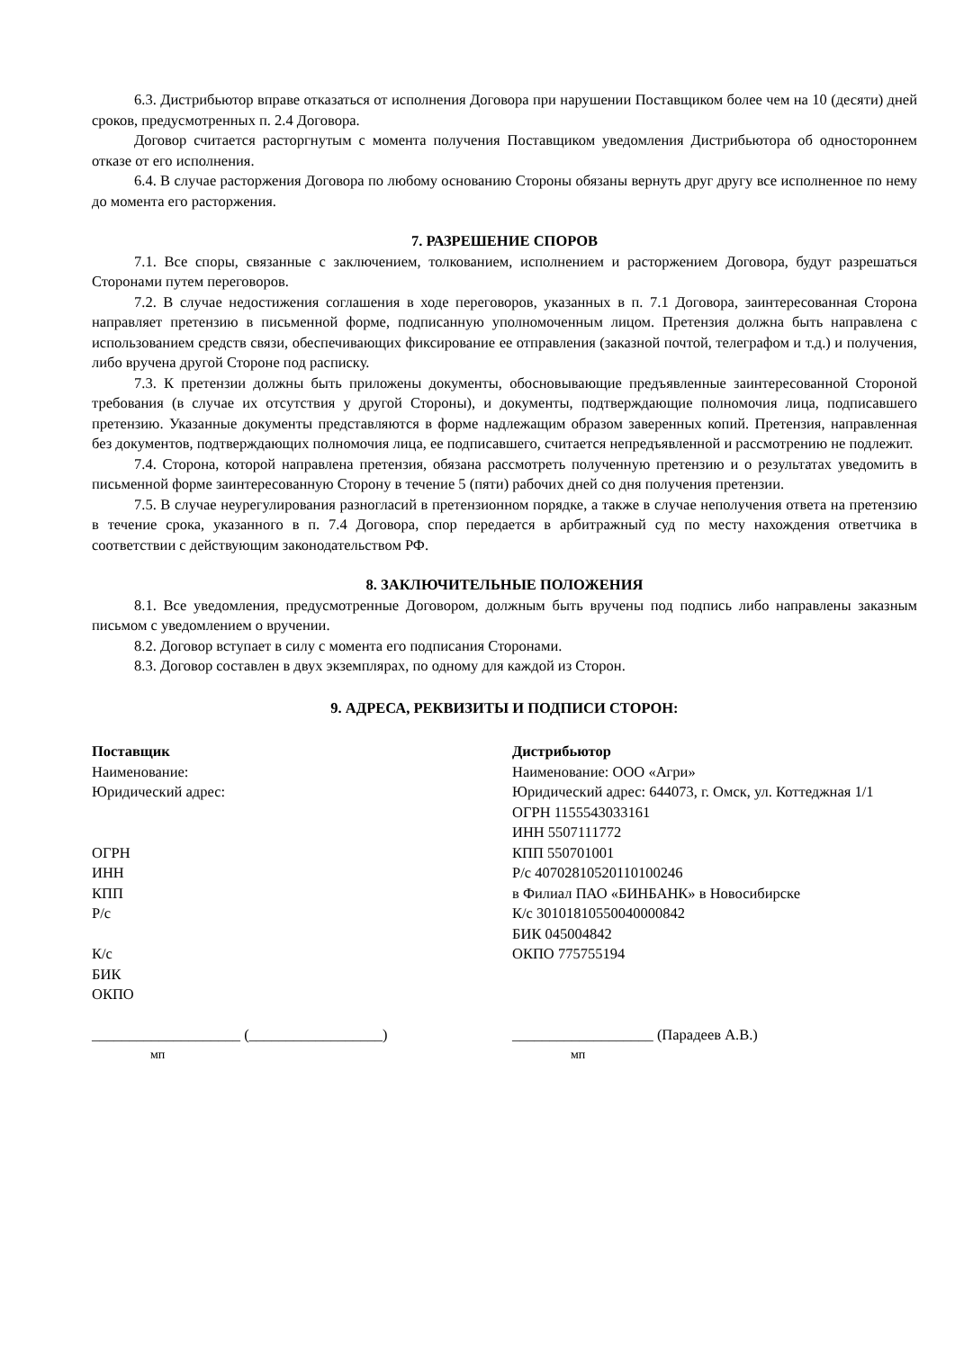6.3. Дистрибьютор вправе отказаться от исполнения Договора при нарушении Поставщиком более чем на 10 (десяти) дней сроков, предусмотренных п. 2.4 Договора.
Договор считается расторгнутым с момента получения Поставщиком уведомления Дистрибьютора об одностороннем отказе от его исполнения.
6.4. В случае расторжения Договора по любому основанию Стороны обязаны вернуть друг другу все исполненное по нему до момента его расторжения.
7. РАЗРЕШЕНИЕ СПОРОВ
7.1. Все споры, связанные с заключением, толкованием, исполнением и расторжением Договора, будут разрешаться Сторонами путем переговоров.
7.2. В случае недостижения соглашения в ходе переговоров, указанных в п. 7.1 Договора, заинтересованная Сторона направляет претензию в письменной форме, подписанную уполномоченным лицом. Претензия должна быть направлена с использованием средств связи, обеспечивающих фиксирование ее отправления (заказной почтой, телеграфом и т.д.) и получения, либо вручена другой Стороне под расписку.
7.3. К претензии должны быть приложены документы, обосновывающие предъявленные заинтересованной Стороной требования (в случае их отсутствия у другой Стороны), и документы, подтверждающие полномочия лица, подписавшего претензию. Указанные документы представляются в форме надлежащим образом заверенных копий. Претензия, направленная без документов, подтверждающих полномочия лица, ее подписавшего, считается непредъявленной и рассмотрению не подлежит.
7.4. Сторона, которой направлена претензия, обязана рассмотреть полученную претензию и о результатах уведомить в письменной форме заинтересованную Сторону в течение 5 (пяти) рабочих дней со дня получения претензии.
7.5. В случае неурегулирования разногласий в претензионном порядке, а также в случае неполучения ответа на претензию в течение срока, указанного в п. 7.4 Договора, спор передается в арбитражный суд по месту нахождения ответчика в соответствии с действующим законодательством РФ.
8. ЗАКЛЮЧИТЕЛЬНЫЕ ПОЛОЖЕНИЯ
8.1. Все уведомления, предусмотренные Договором, должным быть вручены под подпись либо направлены заказным письмом с уведомлением о вручении.
8.2. Договор вступает в силу с момента его подписания Сторонами.
8.3. Договор составлен в двух экземплярах, по одному для каждой из Сторон.
9. АДРЕСА, РЕКВИЗИТЫ И ПОДПИСИ СТОРОН:
Поставщик
Наименование:
Юридический адрес:
ОГРН
ИНН
КПП
Р/с
К/с
БИК
ОКПО
Дистрибьютор
Наименование: ООО «Агри»
Юридический адрес: 644073, г. Омск, ул. Коттеджная 1/1
ОГРН 1155543033161
ИНН 5507111772
КПП 550701001
Р/с 40702810520110100246
в Филиал ПАО «БИНБАНК» в Новосибирске
К/с 30101810550040000842
БИК 045004842
ОКПО 775755194
____________________ (__________________)
мп
___________________ (Парадеев А.В.)
мп